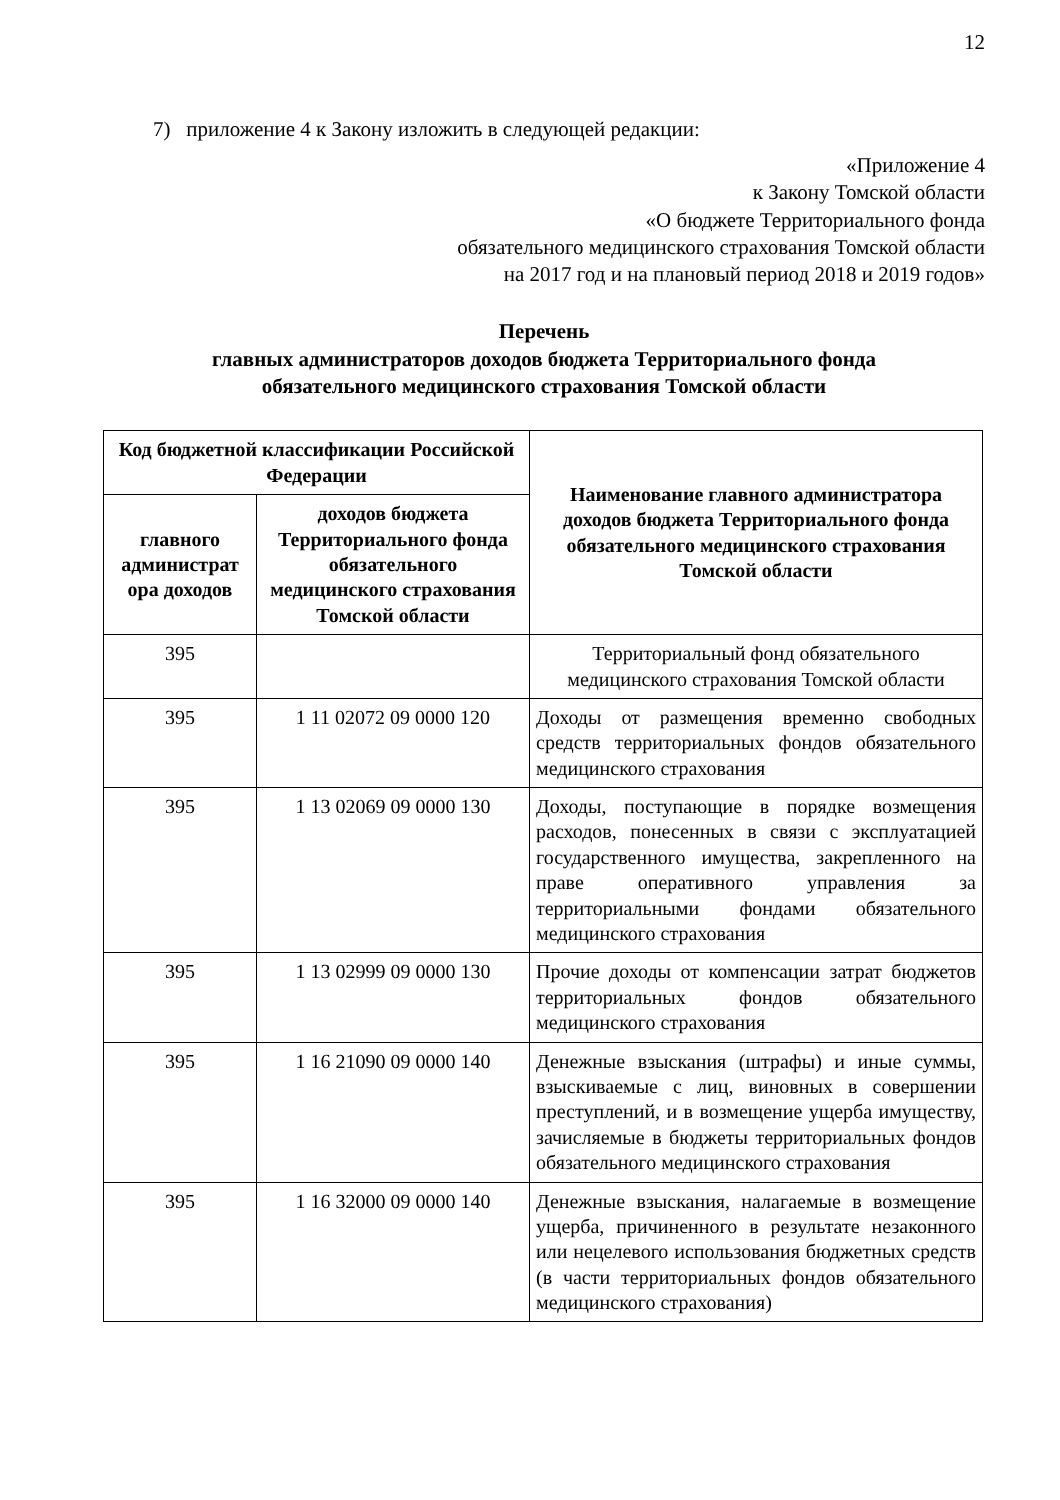12
7) приложение 4 к Закону изложить в следующей редакции:
«Приложение 4
к Закону Томской области
«О бюджете Территориального фонда
обязательного медицинского страхования Томской области
на 2017 год и на плановый период 2018 и 2019 годов»
Перечень
главных администраторов доходов бюджета Территориального фонда
обязательного медицинского страхования Томской области
| Код бюджетной классификации Российской Федерации | | Наименование главного администратора доходов бюджета Территориального фонда обязательного медицинского страхования Томской области |
| --- | --- | --- |
| главного администрат ора доходов | доходов бюджета Территориального фонда обязательного медицинского страхования Томской области | |
| 395 | | Территориальный фонд обязательного медицинского страхования Томской области |
| 395 | 1 11 02072 09 0000 120 | Доходы от размещения временно свободных средств территориальных фондов обязательного медицинского страхования |
| 395 | 1 13 02069 09 0000 130 | Доходы, поступающие в порядке возмещения расходов, понесенных в связи с эксплуатацией государственного имущества, закрепленного на праве оперативного управления за территориальными фондами обязательного медицинского страхования |
| 395 | 1 13 02999 09 0000 130 | Прочие доходы от компенсации затрат бюджетов территориальных фондов обязательного медицинского страхования |
| 395 | 1 16 21090 09 0000 140 | Денежные взыскания (штрафы) и иные суммы, взыскиваемые с лиц, виновных в совершении преступлений, и в возмещение ущерба имуществу, зачисляемые в бюджеты территориальных фондов обязательного медицинского страхования |
| 395 | 1 16 32000 09 0000 140 | Денежные взыскания, налагаемые в возмещение ущерба, причиненного в результате незаконного или нецелевого использования бюджетных средств (в части территориальных фондов обязательного медицинского страхования) |